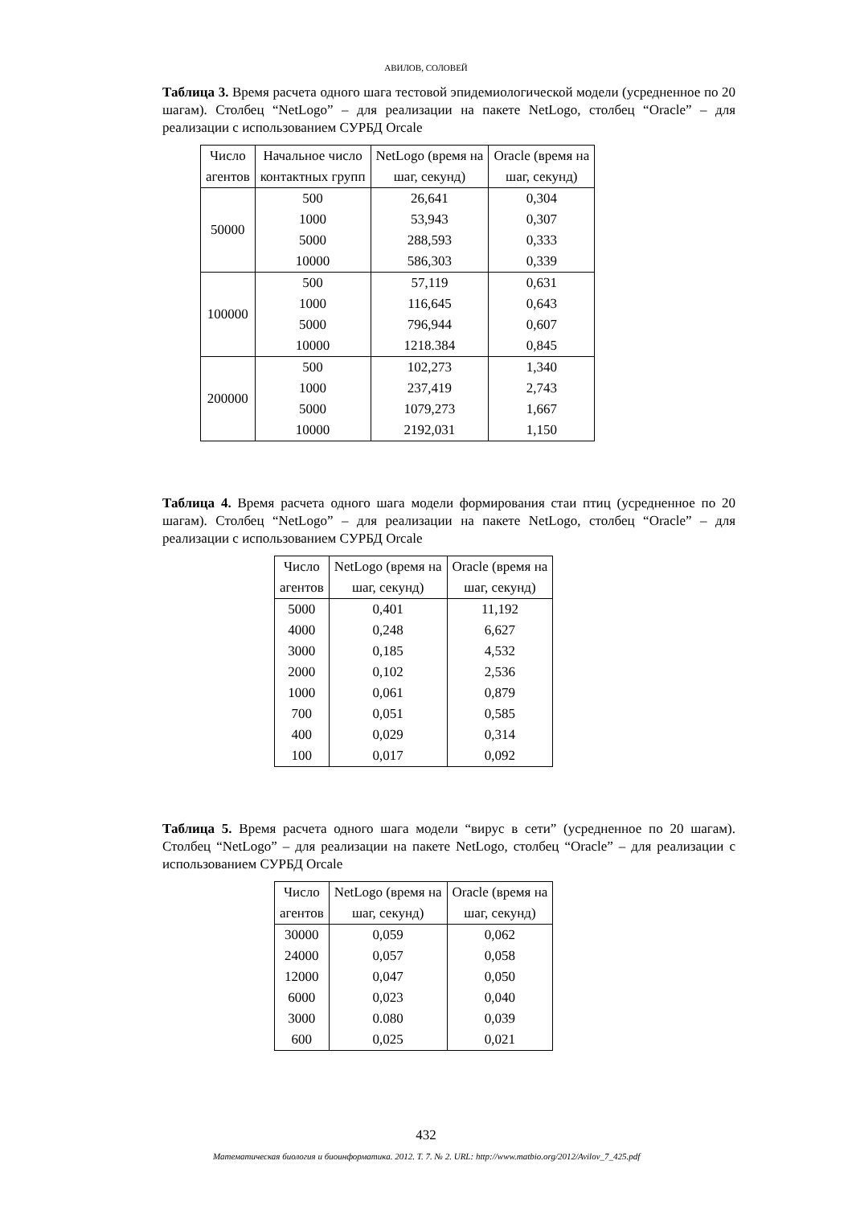АВИЛОВ, СОЛОВЕЙ
Таблица 3. Время расчета одного шага тестовой эпидемиологической модели (усредненное по 20 шагам). Столбец “NetLogo” – для реализации на пакете NetLogo, столбец “Oracle” – для реализации с использованием СУРБД Orcale
| Число агентов | Начальное число контактных групп | NetLogo (время на шаг, секунд) | Oracle (время на шаг, секунд) |
| --- | --- | --- | --- |
| 50000 | 500 | 26,641 | 0,304 |
| | 1000 | 53,943 | 0,307 |
| | 5000 | 288,593 | 0,333 |
| | 10000 | 586,303 | 0,339 |
| 100000 | 500 | 57,119 | 0,631 |
| | 1000 | 116,645 | 0,643 |
| | 5000 | 796,944 | 0,607 |
| | 10000 | 1218.384 | 0,845 |
| 200000 | 500 | 102,273 | 1,340 |
| | 1000 | 237,419 | 2,743 |
| | 5000 | 1079,273 | 1,667 |
| | 10000 | 2192,031 | 1,150 |
Таблица 4. Время расчета одного шага модели формирования стаи птиц (усредненное по 20 шагам). Столбец “NetLogo” – для реализации на пакете NetLogo, столбец “Oracle” – для реализации с использованием СУРБД Orcale
| Число агентов | NetLogo (время на шаг, секунд) | Oracle (время на шаг, секунд) |
| --- | --- | --- |
| 5000 | 0,401 | 11,192 |
| 4000 | 0,248 | 6,627 |
| 3000 | 0,185 | 4,532 |
| 2000 | 0,102 | 2,536 |
| 1000 | 0,061 | 0,879 |
| 700 | 0,051 | 0,585 |
| 400 | 0,029 | 0,314 |
| 100 | 0,017 | 0,092 |
Таблица 5. Время расчета одного шага модели “вирус в сети” (усредненное по 20 шагам). Столбец “NetLogo” – для реализации на пакете NetLogo, столбец “Oracle” – для реализации с использованием СУРБД Orcale
| Число агентов | NetLogo (время на шаг, секунд) | Oracle (время на шаг, секунд) |
| --- | --- | --- |
| 30000 | 0,059 | 0,062 |
| 24000 | 0,057 | 0,058 |
| 12000 | 0,047 | 0,050 |
| 6000 | 0,023 | 0,040 |
| 3000 | 0.080 | 0,039 |
| 600 | 0,025 | 0,021 |
432
Математическая биология и биоинформатика. 2012. Т. 7. № 2. URL: http://www.matbio.org/2012/Avilov_7_425.pdf